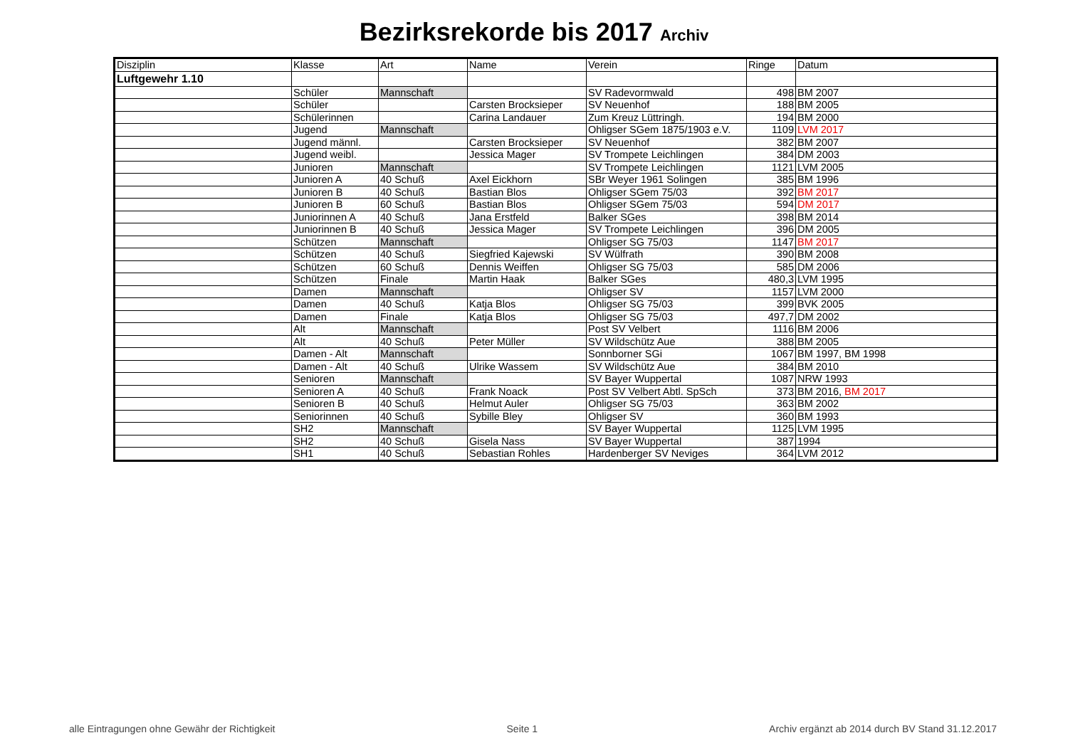Bezirksrekorde bis 2017 Archiv
| Disziplin | Klasse | Art | Name | Verein | Ringe | Datum |
| --- | --- | --- | --- | --- | --- | --- |
| Luftgewehr 1.10 | | | | | | |
| | Schüler | Mannschaft | | SV Radevormwald | 498 | BM 2007 |
| | Schüler | | Carsten Brocksieper | SV Neuenhof | 188 | BM 2005 |
| | Schülerinnen | | Carina Landauer | Zum Kreuz Lüttringh. | 194 | BM 2000 |
| | Jugend | Mannschaft | | Ohligser SGem 1875/1903 e.V. | 1109 | LVM 2017 |
| | Jugend männl. | | Carsten Brocksieper | SV Neuenhof | 382 | BM 2007 |
| | Jugend weibl. | | Jessica Mager | SV Trompete Leichlingen | 384 | DM 2003 |
| | Junioren | Mannschaft | | SV Trompete Leichlingen | 1121 | LVM 2005 |
| | Junioren A | 40 Schuß | Axel Eickhorn | SBr Weyer 1961 Solingen | 385 | BM 1996 |
| | Junioren B | 40 Schuß | Bastian Blos | Ohligser SGem 75/03 | 392 | BM 2017 |
| | Junioren B | 60 Schuß | Bastian Blos | Ohligser SGem 75/03 | 594 | DM 2017 |
| | Juniorinnen A | 40 Schuß | Jana Erstfeld | Balker SGes | 398 | BM 2014 |
| | Juniorinnen B | 40 Schuß | Jessica Mager | SV Trompete Leichlingen | 396 | DM 2005 |
| | Schützen | Mannschaft | | Ohligser SG 75/03 | 1147 | BM 2017 |
| | Schützen | 40 Schuß | Siegfried Kajewski | SV Wülfrath | 390 | BM 2008 |
| | Schützen | 60 Schuß | Dennis Weiffen | Ohligser SG 75/03 | 585 | DM 2006 |
| | Schützen | Finale | Martin Haak | Balker SGes | 480,3 | LVM 1995 |
| | Damen | Mannschaft | | Ohligser SV | 1157 | LVM 2000 |
| | Damen | 40 Schuß | Katja Blos | Ohligser SG 75/03 | 399 | BVK 2005 |
| | Damen | Finale | Katja Blos | Ohligser SG 75/03 | 497,7 | DM 2002 |
| | Alt | Mannschaft | | Post SV Velbert | 1116 | BM 2006 |
| | Alt | 40 Schuß | Peter Müller | SV Wildschütz Aue | 388 | BM 2005 |
| | Damen - Alt | Mannschaft | | Sonnborner SGi | 1067 | BM 1997, BM 1998 |
| | Damen - Alt | 40 Schuß | Ulrike Wassem | SV Wildschütz Aue | 384 | BM 2010 |
| | Senioren | Mannschaft | | SV Bayer Wuppertal | 1087 | NRW 1993 |
| | Senioren A | 40 Schuß | Frank Noack | Post SV Velbert Abtl. SpSch | 373 | BM 2016, BM 2017 |
| | Senioren B | 40 Schuß | Helmut Auler | Ohligser SG 75/03 | 363 | BM 2002 |
| | Seniorinnen | 40 Schuß | Sybille Bley | Ohligser SV | 360 | BM 1993 |
| | SH2 | Mannschaft | | SV Bayer Wuppertal | 1125 | LVM 1995 |
| | SH2 | 40 Schuß | Gisela Nass | SV Bayer Wuppertal | 387 | 1994 |
| | SH1 | 40 Schuß | Sebastian Rohles | Hardenberger SV Neviges | 364 | LVM 2012 |
alle Eintragungen ohne Gewähr der Richtigkeit Seite 1 Archiv ergänzt ab 2014 durch BV Stand 31.12.2017